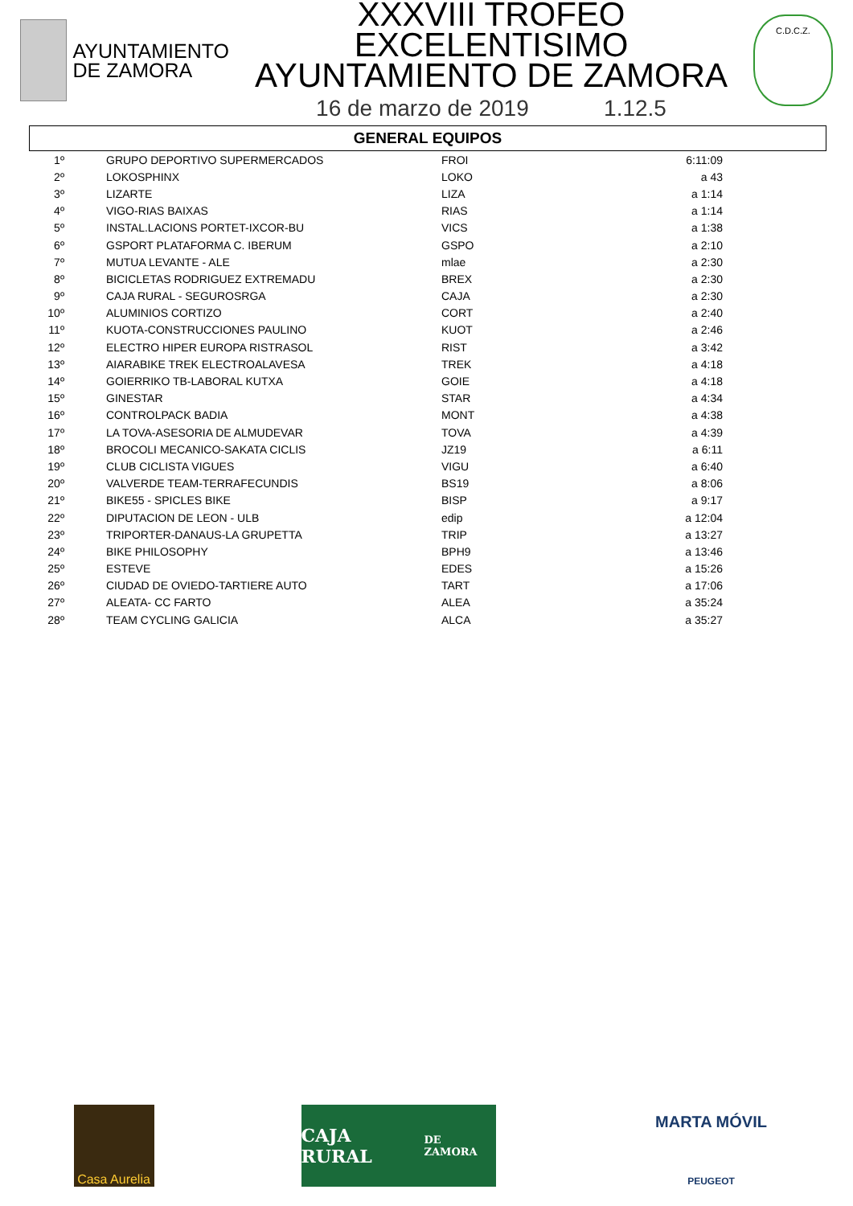AYUNTAMIENTO
DE ZAMORA
XXXVIII TROFEO EXCELENTISIMO
AYUNTAMIENTO DE ZAMORA
16 de marzo de 2019 1.12.5
C.D.C.Z.
GENERAL EQUIPOS
| 1º | GRUPO DEPORTIVO SUPERMERCADOS | FROI | 6:11:09 |
| 2º | LOKOSPHINX | LOKO | a 43 |
| 3º | LIZARTE | LIZA | a 1:14 |
| 4º | VIGO-RIAS BAIXAS | RIAS | a 1:14 |
| 5º | INSTAL.LACIONS PORTET-IXCOR-BU | VICS | a 1:38 |
| 6º | GSPORT PLATAFORMA C. IBERUM | GSPO | a 2:10 |
| 7º | MUTUA LEVANTE - ALE | mlae | a 2:30 |
| 8º | BICICLETAS RODRIGUEZ EXTREMADU | BREX | a 2:30 |
| 9º | CAJA RURAL - SEGUROSRGA | CAJA | a 2:30 |
| 10º | ALUMINIOS CORTIZO | CORT | a 2:40 |
| 11º | KUOTA-CONSTRUCCIONES PAULINO | KUOT | a 2:46 |
| 12º | ELECTRO HIPER EUROPA RISTRASOL | RIST | a 3:42 |
| 13º | AIARABIKE TREK ELECTROALAVESA | TREK | a 4:18 |
| 14º | GOIERRIKO TB-LABORAL KUTXA | GOIE | a 4:18 |
| 15º | GINESTAR | STAR | a 4:34 |
| 16º | CONTROLPACK BADIA | MONT | a 4:38 |
| 17º | LA TOVA-ASESORIA DE ALMUDEVAR | TOVA | a 4:39 |
| 18º | BROCOLI MECANICO-SAKATA CICLIS | JZ19 | a 6:11 |
| 19º | CLUB CICLISTA VIGUES | VIGU | a 6:40 |
| 20º | VALVERDE TEAM-TERRAFECUNDIS | BS19 | a 8:06 |
| 21º | BIKE55 - SPICLES BIKE | BISP | a 9:17 |
| 22º | DIPUTACION DE LEON - ULB | edip | a 12:04 |
| 23º | TRIPORTER-DANAUS-LA GRUPETTA | TRIP | a 13:27 |
| 24º | BIKE PHILOSOPHY | BPH9 | a 13:46 |
| 25º | ESTEVE | EDES | a 15:26 |
| 26º | CIUDAD DE OVIEDO-TARTIERE AUTO | TART | a 17:06 |
| 27º | ALEATA- CC FARTO | ALEA | a 35:24 |
| 28º | TEAM CYCLING GALICIA | ALCA | a 35:27 |
Casa Aurelia
CAJA RURAL
DE ZAMORA
MARTA MÓVIL
PEUGEOT